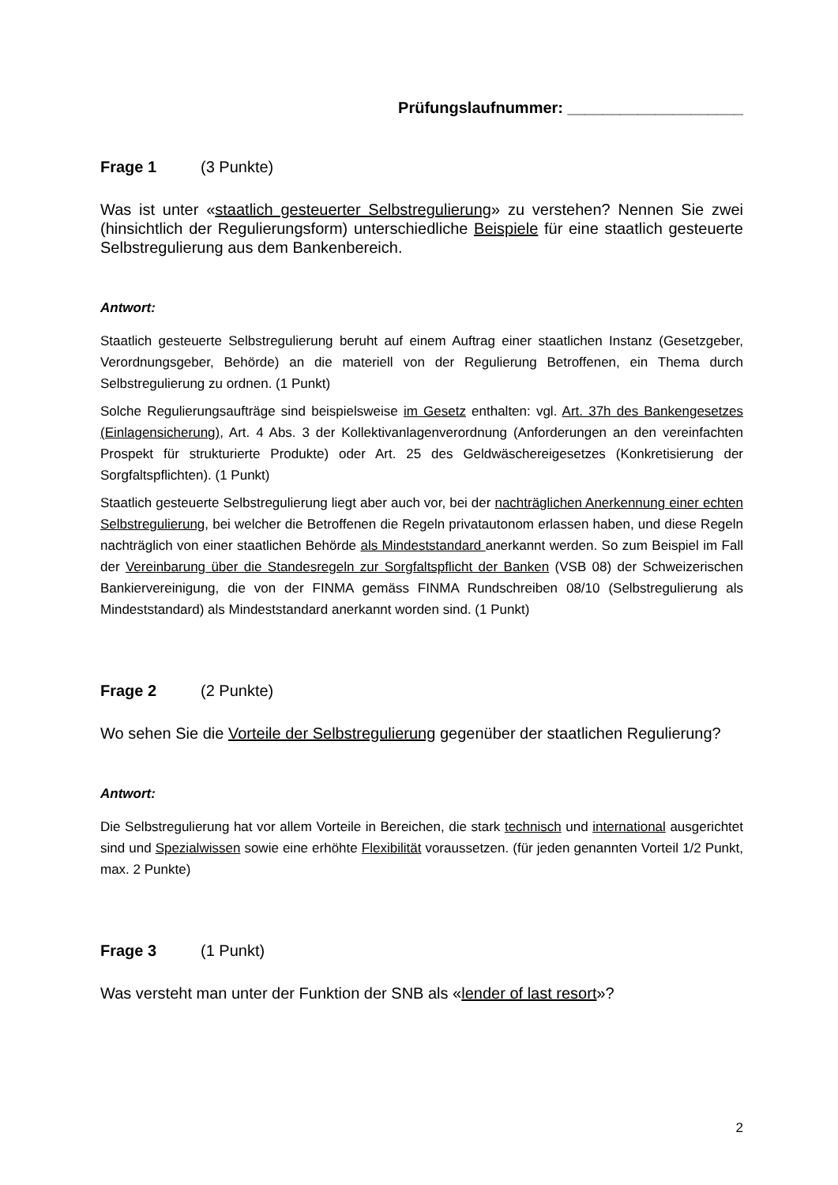Prüfungslaufnummer: ____________________
Frage 1 (3 Punkte)
Was ist unter «staatlich gesteuerter Selbstregulierung» zu verstehen? Nennen Sie zwei (hinsichtlich der Regulierungsform) unterschiedliche Beispiele für eine staatlich gesteuerte Selbstregulierung aus dem Bankenbereich.
Antwort:
Staatlich gesteuerte Selbstregulierung beruht auf einem Auftrag einer staatlichen Instanz (Gesetzgeber, Verordnungsgeber, Behörde) an die materiell von der Regulierung Betroffenen, ein Thema durch Selbstregulierung zu ordnen. (1 Punkt)
Solche Regulierungsaufträge sind beispielsweise im Gesetz enthalten: vgl. Art. 37h des Bankengesetzes (Einlagensicherung), Art. 4 Abs. 3 der Kollektivanlagenverordnung (Anforderungen an den vereinfachten Prospekt für strukturierte Produkte) oder Art. 25 des Geldwäschereigesetzes (Konkretisierung der Sorgfaltspflichten). (1 Punkt)
Staatlich gesteuerte Selbstregulierung liegt aber auch vor, bei der nachträglichen Anerkennung einer echten Selbstregulierung, bei welcher die Betroffenen die Regeln privatautonom erlassen haben, und diese Regeln nachträglich von einer staatlichen Behörde als Mindeststandard anerkannt werden. So zum Beispiel im Fall der Vereinbarung über die Standesregeln zur Sorgfaltspflicht der Banken (VSB 08) der Schweizerischen Bankiervereinigung, die von der FINMA gemäss FINMA Rundschreiben 08/10 (Selbstregulierung als Mindeststandard) als Mindeststandard anerkannt worden sind. (1 Punkt)
Frage 2 (2 Punkte)
Wo sehen Sie die Vorteile der Selbstregulierung gegenüber der staatlichen Regulierung?
Antwort:
Die Selbstregulierung hat vor allem Vorteile in Bereichen, die stark technisch und international ausgerichtet sind und Spezialwissen sowie eine erhöhte Flexibilität voraussetzen. (für jeden genannten Vorteil 1/2 Punkt, max. 2 Punkte)
Frage 3 (1 Punkt)
Was versteht man unter der Funktion der SNB als «lender of last resort»?
2